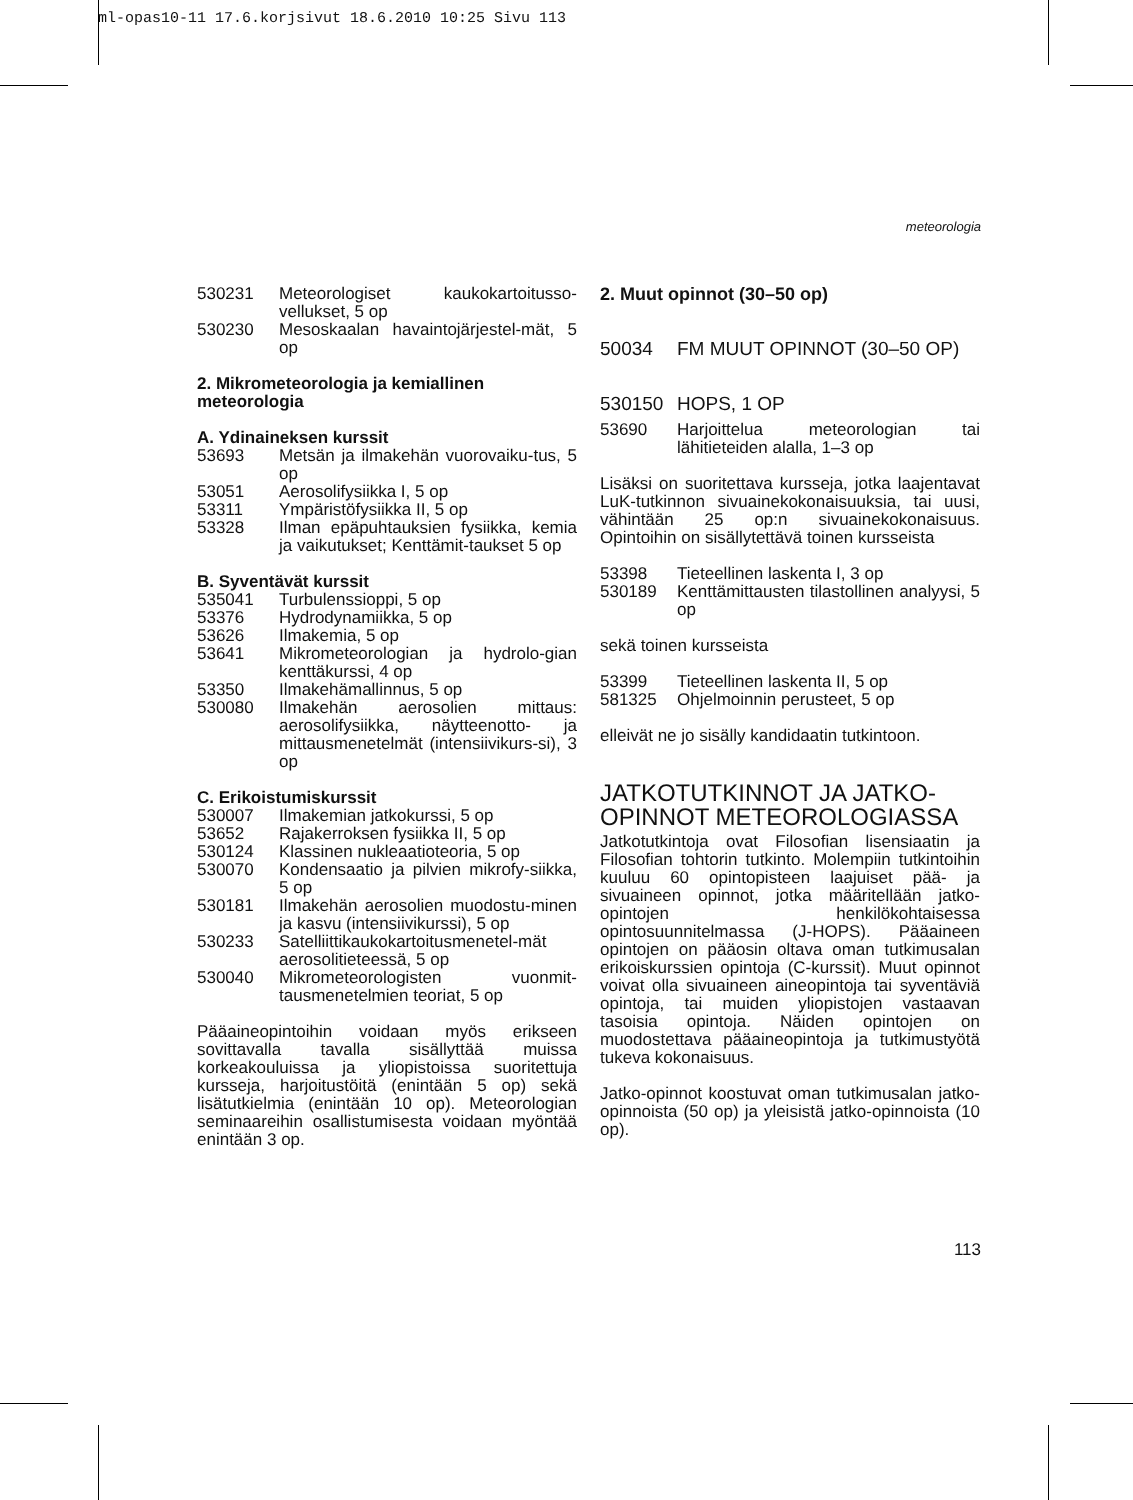ml-opas10-11 17.6.korjsivut 18.6.2010 10:25 Sivu 113
meteorologia
530231 Meteorologiset kaukokartoitusso-vellukset, 5 op
530230 Mesoskaalan havaintojärjestel-mät, 5 op
2. Mikrometeorologia ja kemiallinen meteorologia
A. Ydinaineksen kurssit
53693 Metsän ja ilmakehän vuorovaiku-tus, 5 op
53051 Aerosolifysiikka I, 5 op
53311 Ympäristöfysiikka II, 5 op
53328 Ilman epäpuhtauksien fysiikka, kemia ja vaikutukset; Kenttämit-taukset 5 op
B. Syventävät kurssit
535041 Turbulenssioppi, 5 op
53376 Hydrodynamiikka, 5 op
53626 Ilmakemia, 5 op
53641 Mikrometeorologian ja hydrolo-gian kenttäkurssi, 4 op
53350 Ilmakehämallinnus, 5 op
530080 Ilmakehän aerosolien mittaus: aerosolifysiikka, näytteenotto- ja mittausmenetelmät (intensiivikurs-si), 3 op
C. Erikoistumiskurssit
530007 Ilmakemian jatkokurssi, 5 op
53652 Rajakerroksen fysiikka II, 5 op
530124 Klassinen nukleaatioteoria, 5 op
530070 Kondensaatio ja pilvien mikrofy-siikka, 5 op
530181 Ilmakehän aerosolien muodostu-minen ja kasvu (intensiivikurssi), 5 op
530233 Satelliittikaukokartoitusmenetel-mät aerosolitieteessä, 5 op
530040 Mikrometeorologisten vuonmit-tausmenetelmien teoriat, 5 op
Pääaineopintoihin voidaan myös erikseen sovittavalla tavalla sisällyttää muissa korkeakouluissa ja yliopistoissa suoritettuja kursseja, harjoitustöitä (enintään 5 op) sekä lisätutkielmia (enintään 10 op). Meteorologian seminaareihin osallistumisesta voidaan myöntää enintään 3 op.
2. Muut opinnot (30–50 op)
50034 FM MUUT OPINNOT (30–50 OP)
530150 HOPS, 1 OP
53690 Harjoittelua meteorologian tai lähitieteiden alalla, 1–3 op
Lisäksi on suoritettava kursseja, jotka laajentavat LuK-tutkinnon sivuainekokonaisuuksia, tai uusi, vähintään 25 op:n sivuainekokonaisuus. Opintoihin on sisällytettävä toinen kursseista
53398 Tieteellinen laskenta I, 3 op
530189 Kenttämittausten tilastollinen analyysi, 5 op
sekä toinen kursseista
53399 Tieteellinen laskenta II, 5 op
581325 Ohjelmoinnin perusteet, 5 op
elleivät ne jo sisälly kandidaatin tutkintoon.
JATKOTUTKINNOT JA JATKO-OPINNOT METEOROLOGIASSA
Jatkotutkintoja ovat Filosofian lisensiaatin ja Filosofian tohtorin tutkinto. Molempiin tutkintoihin kuuluu 60 opintopisteen laajuiset pää- ja sivuaineen opinnot, jotka määritellään jatko-opintojen henkilökohtaisessa opintosuunnitelmassa (J-HOPS). Pääaineen opintojen on pääosin oltava oman tutkimusalan erikoiskurssien opintoja (C-kurssit). Muut opinnot voivat olla sivuaineen aineopintoja tai syventäviä opintoja, tai muiden yliopistojen vastaavan tasoisia opintoja. Näiden opintojen on muodostettava pääaineopintoja ja tutkimustyötä tukeva kokonaisuus.
Jatko-opinnot koostuvat oman tutkimusalan jatko-opinnoista (50 op) ja yleisistä jatko-opinnoista (10 op).
113